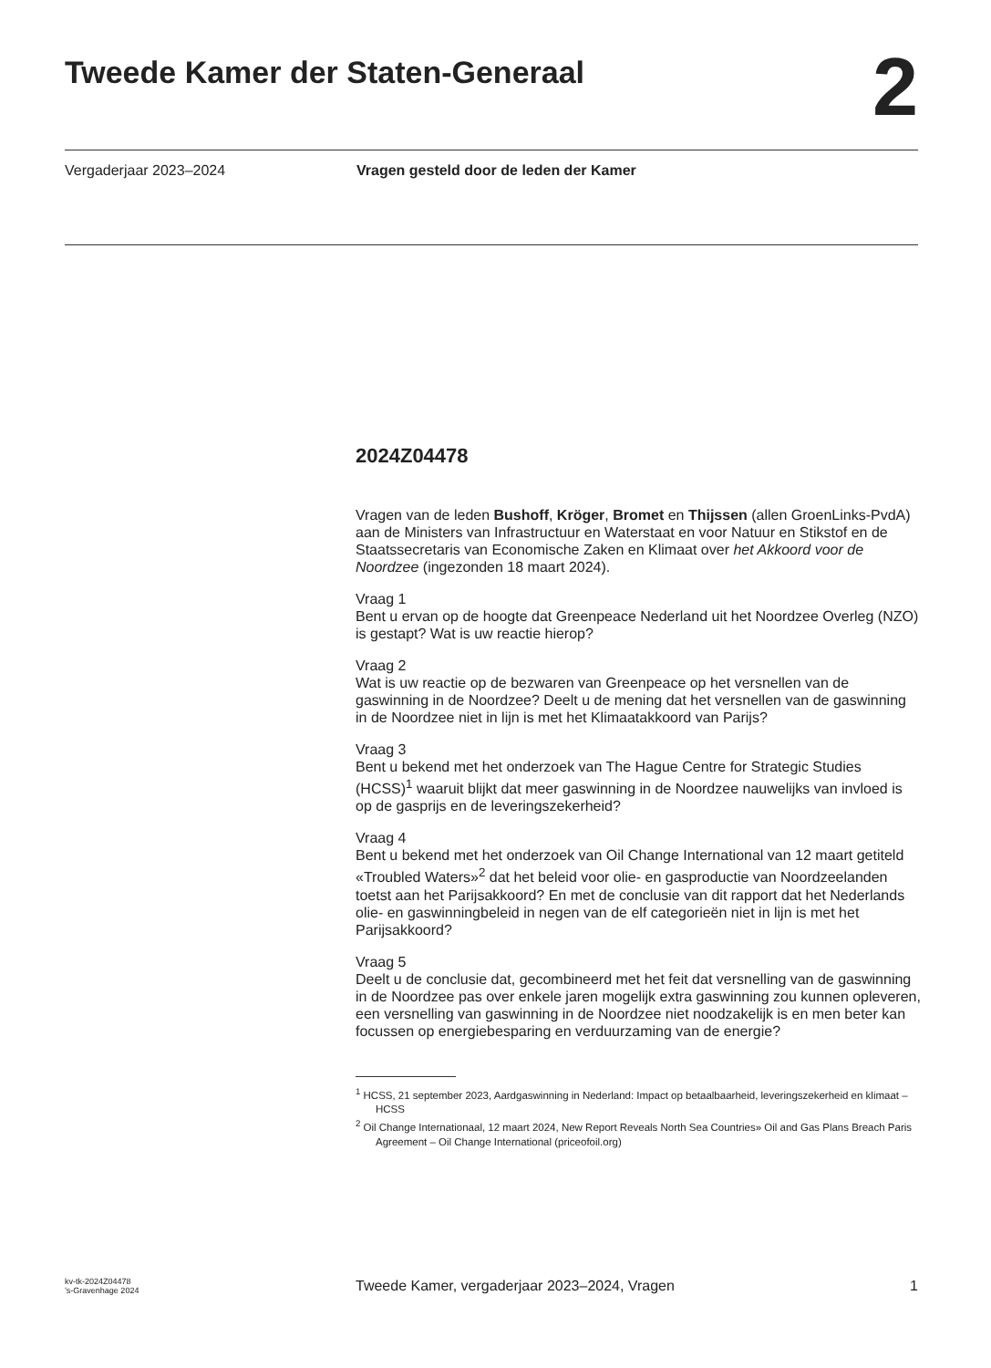Tweede Kamer der Staten-Generaal
2
Vergaderjaar 2023–2024 Vragen gesteld door de leden der Kamer
2024Z04478
Vragen van de leden Bushoff, Kröger, Bromet en Thijssen (allen GroenLinks-PvdA) aan de Ministers van Infrastructuur en Waterstaat en voor Natuur en Stikstof en de Staatssecretaris van Economische Zaken en Klimaat over het Akkoord voor de Noordzee (ingezonden 18 maart 2024).
Vraag 1
Bent u ervan op de hoogte dat Greenpeace Nederland uit het Noordzee Overleg (NZO) is gestapt? Wat is uw reactie hierop?
Vraag 2
Wat is uw reactie op de bezwaren van Greenpeace op het versnellen van de gaswinning in de Noordzee? Deelt u de mening dat het versnellen van de gaswinning in de Noordzee niet in lijn is met het Klimaatakkoord van Parijs?
Vraag 3
Bent u bekend met het onderzoek van The Hague Centre for Strategic Studies (HCSS)<sup>1</sup> waaruit blijkt dat meer gaswinning in de Noordzee nauwelijks van invloed is op de gasprijs en de leveringszekerheid?
Vraag 4
Bent u bekend met het onderzoek van Oil Change International van 12 maart getiteld «Troubled Waters»<sup>2</sup> dat het beleid voor olie- en gasproductie van Noordzeelanden toetst aan het Parijsakkoord? En met de conclusie van dit rapport dat het Nederlands olie- en gaswinningbeleid in negen van de elf categorieën niet in lijn is met het Parijsakkoord?
Vraag 5
Deelt u de conclusie dat, gecombineerd met het feit dat versnelling van de gaswinning in de Noordzee pas over enkele jaren mogelijk extra gaswinning zou kunnen opleveren, een versnelling van gaswinning in de Noordzee niet noodzakelijk is en men beter kan focussen op energiebesparing en verduurzaming van de energie?
<sup>1</sup> HCSS, 21 september 2023, Aardgaswinning in Nederland: Impact op betaalbaarheid, leveringszekerheid en klimaat – HCSS
<sup>2</sup> Oil Change Internationaal, 12 maart 2024, New Report Reveals North Sea Countries» Oil and Gas Plans Breach Paris Agreement – Oil Change International (priceofoil.org)
kv-tk-2024Z04478
’s-Gravenhage 2024
Tweede Kamer, vergaderjaar 2023–2024, Vragen
1